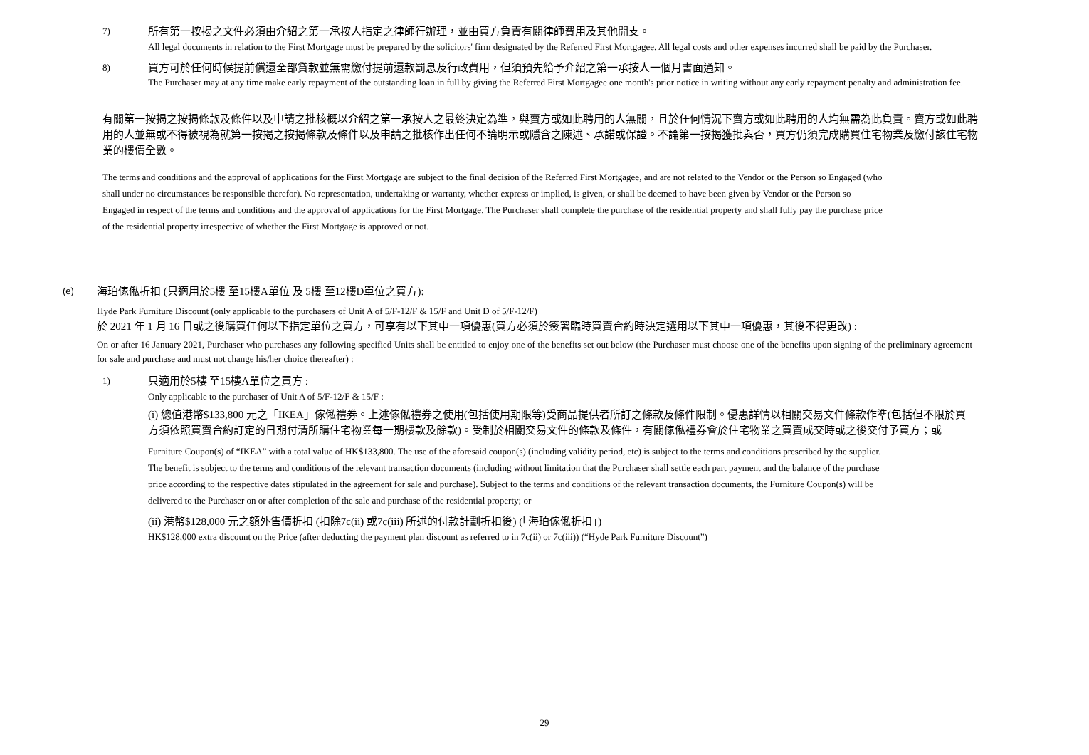7)
所有第一按揭之文件必須由介紹之第一承按人指定之律師行辦理，並由買方負責有關律師費用及其他開支。
All legal documents in relation to the First Mortgage must be prepared by the solicitors' firm designated by the Referred First Mortgagee. All legal costs and other expenses incurred shall be paid by the Purchaser.
8)
買方可於任何時候提前償還全部貸款並無需繳付提前還款罰息及行政費用，但須預先給予介紹之第一承按人一個月書面通知。
The Purchaser may at any time make early repayment of the outstanding loan in full by giving the Referred First Mortgagee one month's prior notice in writing without any early repayment penalty and administration fee.
有關第一按揭之按揭條款及條件以及申請之批核概以介紹之第一承按人之最終決定為準，與賣方或如此聘用的人無關，且於任何情況下賣方或如此聘用的人均無需為此負責。賣方或如此聘用的人並無或不得被視為就第一按揭之按揭條款及條件以及申請之批核作出任何不論明示或隱含之陳述、承諾或保證。不論第一按揭獲批與否，買方仍須完成購買住宅物業及繳付該住宅物業的樓價全數。
The terms and conditions and the approval of applications for the First Mortgage are subject to the final decision of the Referred First Mortgagee, and are not related to the Vendor or the Person so Engaged (who shall under no circumstances be responsible therefor). No representation, undertaking or warranty, whether express or implied, is given, or shall be deemed to have been given by Vendor or the Person so Engaged in respect of the terms and conditions and the approval of applications for the First Mortgage. The Purchaser shall complete the purchase of the residential property and shall fully pay the purchase price of the residential property irrespective of whether the First Mortgage is approved or not.
(e)
海珀傢俬折扣 (只適用於5樓 至15樓A單位 及 5樓 至12樓D單位之買方):
Hyde Park Furniture Discount (only applicable to the purchasers of Unit A of 5/F-12/F & 15/F and Unit D of 5/F-12/F)
於 2021 年 1 月 16 日或之後購買任何以下指定單位之買方，可享有以下其中一項優惠(買方必須於簽署臨時買賣合約時決定選用以下其中一項優惠，其後不得更改) :
On or after 16 January 2021, Purchaser who purchases any following specified Units shall be entitled to enjoy one of the benefits set out below (the Purchaser must choose one of the benefits upon signing of the preliminary agreement for sale and purchase and must not change his/her choice thereafter) :
1)
只適用於5樓 至15樓A單位之買方 :
Only applicable to the purchaser of Unit A of 5/F-12/F & 15/F :
(i) 總值港幣$133,800 元之「IKEA」傢俬禮券。上述傢俬禮券之使用(包括使用期限等)受商品提供者所訂之條款及條件限制。優惠詳情以相關交易文件條款作準(包括但不限於買方須依照買賣合約訂定的日期付清所購住宅物業每一期樓款及餘款)。受制於相關交易文件的條款及條件，有關傢俬禮券會於住宅物業之買賣成交時或之後交付予買方；或
Furniture Coupon(s) of “IKEA” with a total value of HK$133,800. The use of the aforesaid coupon(s) (including validity period, etc) is subject to the terms and conditions prescribed by the supplier. The benefit is subject to the terms and conditions of the relevant transaction documents (including without limitation that the Purchaser shall settle each part payment and the balance of the purchase price according to the respective dates stipulated in the agreement for sale and purchase). Subject to the terms and conditions of the relevant transaction documents, the Furniture Coupon(s) will be delivered to the Purchaser on or after completion of the sale and purchase of the residential property; or
(ii) 港幣$128,000 元之額外售價折扣 (扣除7c(ii) 或7c(iii) 所述的付款計劃折扣後) (「海珀傢俬折扣」)
HK$128,000 extra discount on the Price (after deducting the payment plan discount as referred to in 7c(ii) or 7c(iii)) (“Hyde Park Furniture Discount”)
29